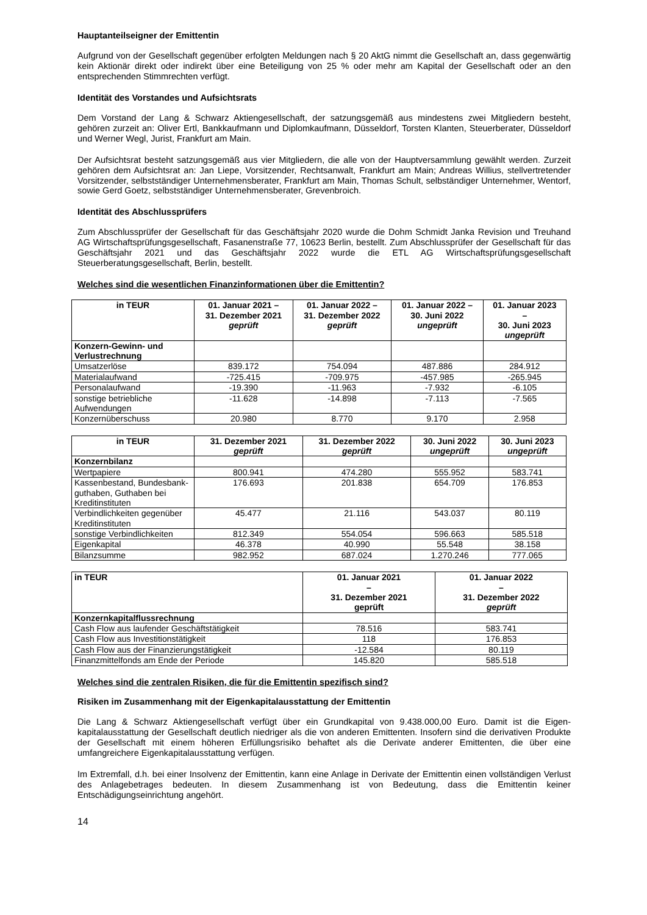Hauptanteilseigner der Emittentin
Aufgrund von der Gesellschaft gegenüber erfolgten Meldungen nach § 20 AktG nimmt die Gesellschaft an, dass gegenwärtig kein Aktionär direkt oder indirekt über eine Beteiligung von 25 % oder mehr am Kapital der Gesellschaft oder an den entsprechenden Stimmrechten verfügt.
Identität des Vorstandes und Aufsichtsrats
Dem Vorstand der Lang & Schwarz Aktiengesellschaft, der satzungsgemäß aus mindestens zwei Mitgliedern besteht, gehören zurzeit an: Oliver Ertl, Bankkaufmann und Diplomkaufmann, Düsseldorf, Torsten Klanten, Steuerberater, Düsseldorf und Werner Wegl, Jurist, Frankfurt am Main.
Der Aufsichtsrat besteht satzungsgemäß aus vier Mitgliedern, die alle von der Hauptversammlung gewählt werden. Zurzeit gehören dem Aufsichtsrat an: Jan Liepe, Vorsitzender, Rechtsanwalt, Frankfurt am Main; Andreas Willius, stellvertretender Vorsitzender, selbstständiger Unternehmensberater, Frankfurt am Main, Thomas Schult, selbständiger Unternehmer, Wentorf, sowie Gerd Goetz, selbstständiger Unternehmensberater, Grevenbroich.
Identität des Abschlussprüfers
Zum Abschlussprüfer der Gesellschaft für das Geschäftsjahr 2020 wurde die Dohm Schmidt Janka Revision und Treuhand AG Wirtschaftsprüfungsgesellschaft, Fasanenstraße 77, 10623 Berlin, bestellt. Zum Abschlussprüfer der Gesellschaft für das Geschäftsjahr 2021 und das Geschäftsjahr 2022 wurde die ETL AG Wirtschaftsprüfungsgesellschaft Steuerberatungsgesellschaft, Berlin, bestellt.
Welches sind die wesentlichen Finanzinformationen über die Emittentin?
| in TEUR | 01. Januar 2021 – 31. Dezember 2021 geprüft | 01. Januar 2022 – 31. Dezember 2022 geprüft | 01. Januar 2022 – 30. Juni 2022 ungeprüft | 01. Januar 2023 – 30. Juni 2023 ungeprüft |
| --- | --- | --- | --- | --- |
| Konzern-Gewinn- und Verlustrechnung | | | | |
| Umsatzerlöse | 839.172 | 754.094 | 487.886 | 284.912 |
| Materialaufwand | -725.415 | -709.975 | -457.985 | -265.945 |
| Personalaufwand | -19.390 | -11.963 | -7.932 | -6.105 |
| sonstige betriebliche Aufwendungen | -11.628 | -14.898 | -7.113 | -7.565 |
| Konzernüberschuss | 20.980 | 8.770 | 9.170 | 2.958 |
| in TEUR | 31. Dezember 2021 geprüft | 31. Dezember 2022 geprüft | 30. Juni 2022 ungeprüft | 30. Juni 2023 ungeprüft |
| --- | --- | --- | --- | --- |
| Konzernbilanz | | | | |
| Wertpapiere | 800.941 | 474.280 | 555.952 | 583.741 |
| Kassenbestand, Bundesbank-guthaben, Guthaben bei Kreditinstituten | 176.693 | 201.838 | 654.709 | 176.853 |
| Verbindlichkeiten gegenüber Kreditinstituten | 45.477 | 21.116 | 543.037 | 80.119 |
| sonstige Verbindlichkeiten | 812.349 | 554.054 | 596.663 | 585.518 |
| Eigenkapital | 46.378 | 40.990 | 55.548 | 38.158 |
| Bilanzsumme | 982.952 | 687.024 | 1.270.246 | 777.065 |
| in TEUR | 01. Januar 2021 – 31. Dezember 2021 geprüft | 01. Januar 2022 – 31. Dezember 2022 geprüft |
| --- | --- | --- |
| Konzernkapitalflussrechnung | | |
| Cash Flow aus laufender Geschäftstätigkeit | 78.516 | 583.741 |
| Cash Flow aus Investitionstätigkeit | 118 | 176.853 |
| Cash Flow aus der Finanzierungstätigkeit | -12.584 | 80.119 |
| Finanzmittelfonds am Ende der Periode | 145.820 | 585.518 |
Welches sind die zentralen Risiken, die für die Emittentin spezifisch sind?
Risiken im Zusammenhang mit der Eigenkapitalausstattung der Emittentin
Die Lang & Schwarz Aktiengesellschaft verfügt über ein Grundkapital von 9.438.000,00 Euro. Damit ist die Eigen-kapitalausstattung der Gesellschaft deutlich niedriger als die von anderen Emittenten. Insofern sind die derivativen Produkte der Gesellschaft mit einem höheren Erfüllungsrisiko behaftet als die Derivate anderer Emittenten, die über eine umfangreichere Eigenkapitalausstattung verfügen.
Im Extremfall, d.h. bei einer Insolvenz der Emittentin, kann eine Anlage in Derivate der Emittentin einen vollständigen Verlust des Anlagebetrages bedeuten. In diesem Zusammenhang ist von Bedeutung, dass die Emittentin keiner Entschädigungseinrichtung angehört.
14